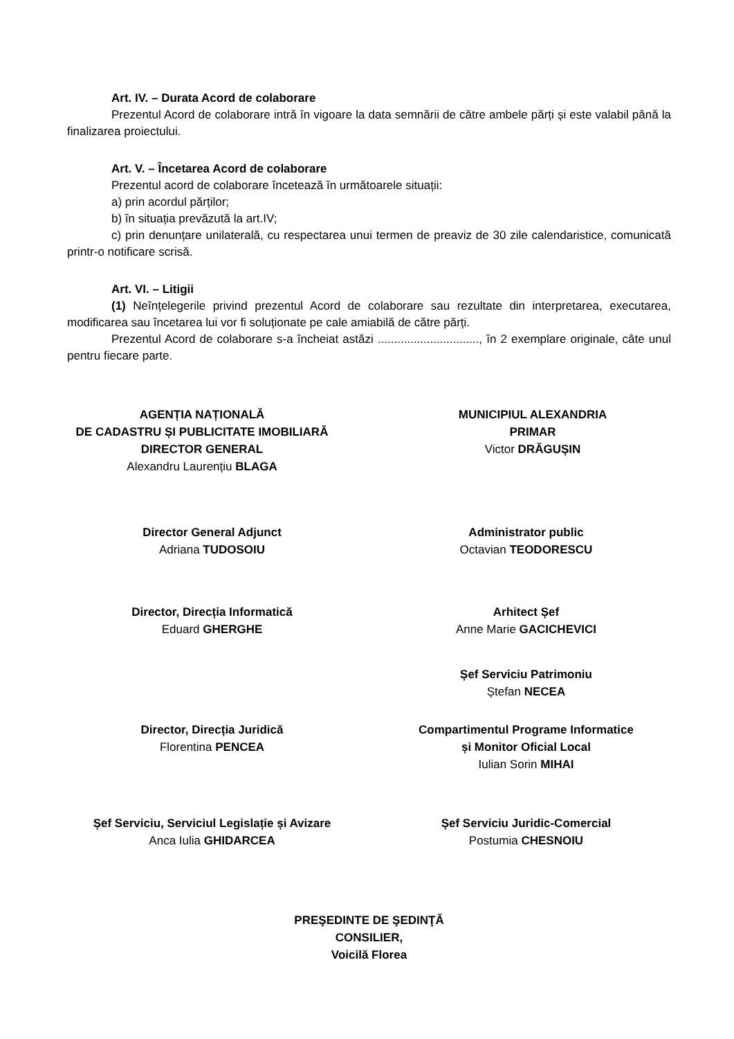Art. IV. – Durata Acord de colaborare
Prezentul Acord de colaborare intră în vigoare la data semnării de către ambele părți și este valabil până la finalizarea proiectului.
Art. V. – Încetarea Acord de colaborare
Prezentul acord de colaborare încetează în următoarele situații:
a) prin acordul părților;
b) în situația prevăzută la art.IV;
c) prin denunțare unilaterală, cu respectarea unui termen de preaviz de 30 zile calendaristice, comunicată printr-o notificare scrisă.
Art. VI. – Litigii
(1) Neînțelegerile privind prezentul Acord de colaborare sau rezultate din interpretarea, executarea, modificarea sau încetarea lui vor fi soluționate pe cale amiabilă de către părți.
Prezentul Acord de colaborare s-a încheiat astăzi ..............................., în 2 exemplare originale, câte unul pentru fiecare parte.
AGENȚIA NAȚIONALĂ
DE CADASTRU ȘI PUBLICITATE IMOBILIARĂ
DIRECTOR GENERAL
Alexandru Laurențiu BLAGA
MUNICIPIUL ALEXANDRIA
PRIMAR
Victor DRĂGUȘIN
Director General Adjunct
Adriana TUDOSOIU
Administrator public
Octavian TEODORESCU
Director, Direcția Informatică
Eduard GHERGHE
Arhitect Șef
Anne Marie GACICHEVICI
Șef Serviciu Patrimoniu
Ștefan NECEA
Director, Direcția Juridică
Florentina PENCEA
Compartimentul Programe Informatice
și Monitor Oficial Local
Iulian Sorin MIHAI
Șef Serviciu, Serviciul Legislație și Avizare
Anca Iulia GHIDARCEA
Șef Serviciu Juridic-Comercial
Postumia CHESNOIU
PREŞEDINTE DE ŞEDINŢĂ
CONSILIER,
Voicilă Florea